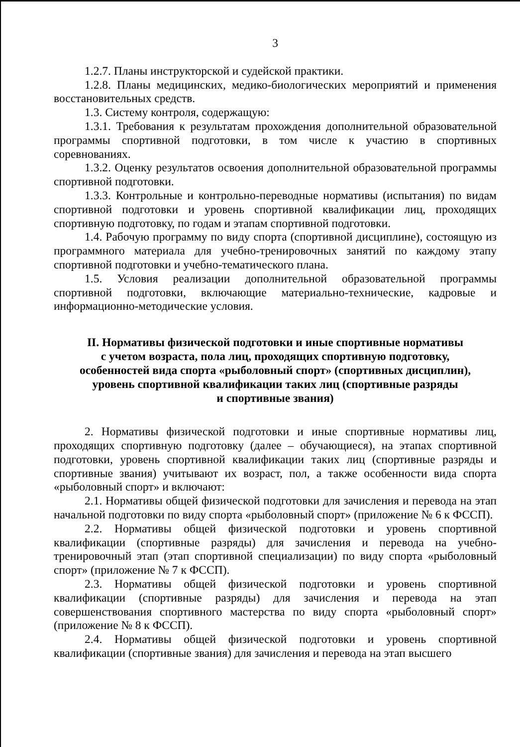3
1.2.7. Планы инструкторской и судейской практики.
1.2.8. Планы медицинских, медико-биологических мероприятий и применения восстановительных средств.
1.3. Систему контроля, содержащую:
1.3.1. Требования к результатам прохождения дополнительной образовательной программы спортивной подготовки, в том числе к участию в спортивных соревнованиях.
1.3.2. Оценку результатов освоения дополнительной образовательной программы спортивной подготовки.
1.3.3. Контрольные и контрольно-переводные нормативы (испытания) по видам спортивной подготовки и уровень спортивной квалификации лиц, проходящих спортивную подготовку, по годам и этапам спортивной подготовки.
1.4. Рабочую программу по виду спорта (спортивной дисциплине), состоящую из программного материала для учебно-тренировочных занятий по каждому этапу спортивной подготовки и учебно-тематического плана.
1.5. Условия реализации дополнительной образовательной программы спортивной подготовки, включающие материально-технические, кадровые и информационно-методические условия.
II. Нормативы физической подготовки и иные спортивные нормативы
с учетом возраста, пола лиц, проходящих спортивную подготовку,
особенностей вида спорта «рыболовный спорт» (спортивных дисциплин),
уровень спортивной квалификации таких лиц (спортивные разряды
и спортивные звания)
2. Нормативы физической подготовки и иные спортивные нормативы лиц, проходящих спортивную подготовку (далее – обучающиеся), на этапах спортивной подготовки, уровень спортивной квалификации таких лиц (спортивные разряды и спортивные звания) учитывают их возраст, пол, а также особенности вида спорта «рыболовный спорт» и включают:
2.1. Нормативы общей физической подготовки для зачисления и перевода на этап начальной подготовки по виду спорта «рыболовный спорт» (приложение № 6 к ФССП).
2.2. Нормативы общей физической подготовки и уровень спортивной квалификации (спортивные разряды) для зачисления и перевода на учебно-тренировочный этап (этап спортивной специализации) по виду спорта «рыболовный спорт» (приложение № 7 к ФССП).
2.3. Нормативы общей физической подготовки и уровень спортивной квалификации (спортивные разряды) для зачисления и перевода на этап совершенствования спортивного мастерства по виду спорта «рыболовный спорт» (приложение № 8 к ФССП).
2.4. Нормативы общей физической подготовки и уровень спортивной квалификации (спортивные звания) для зачисления и перевода на этап высшего